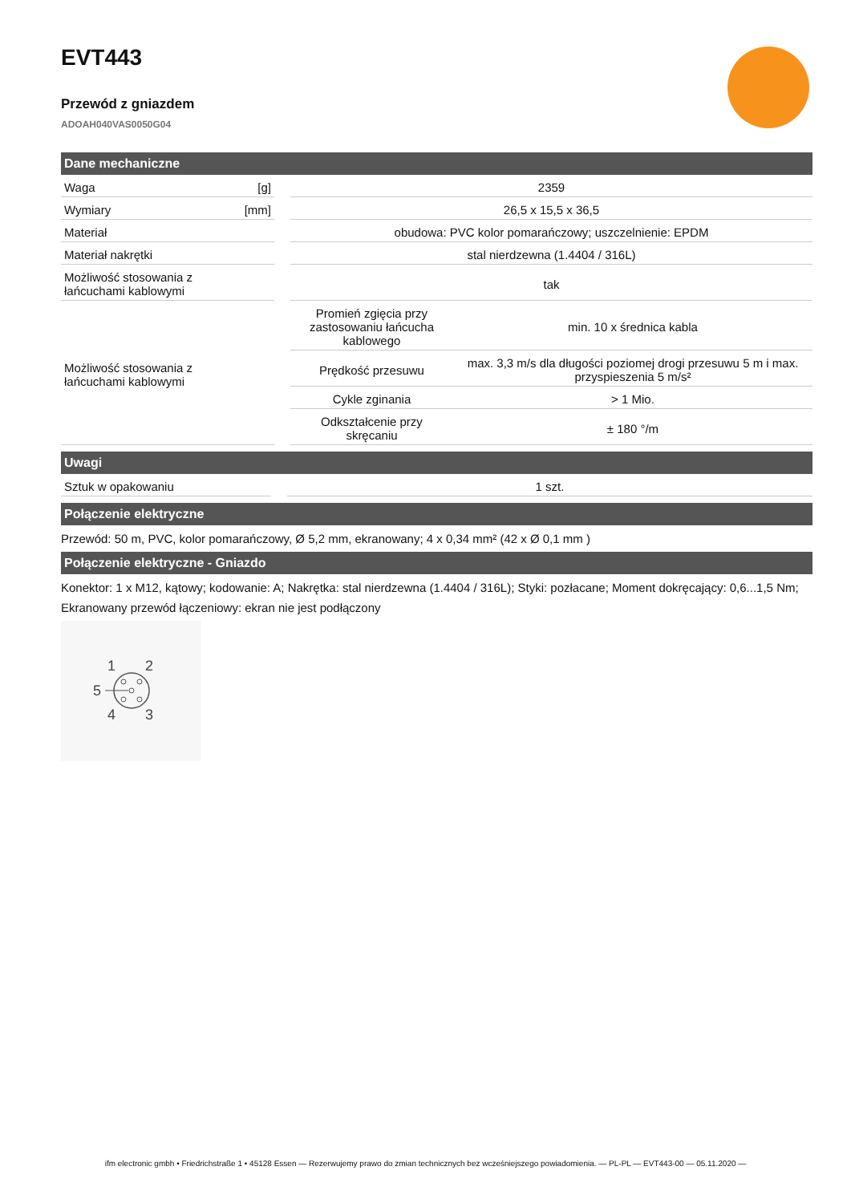EVT443
Przewód z gniazdem
ADOAH040VAS0050G04
Dane mechaniczne
| Waga | [g] | | 2359 | |
| Wymiary | [mm] | | 26,5 x 15,5 x 36,5 | |
| Materiał | | | obudowa: PVC kolor pomarańczowy; uszczelnienie: EPDM | |
| Materiał nakrętki | | | stal nierdzewna (1.4404 / 316L) | |
| Możliwość stosowania z łańcuchami kablowymi | | | tak | |
| Możliwość stosowania z łańcuchami kablowymi | | | Promień zgięcia przy zastosowaniu łańcucha kablowego | min. 10 x średnica kabla |
| | | | Prędkość przesuwu | max. 3,3 m/s dla długości poziomej drogi przesuwu 5 m i max. przyspieszenia 5 m/s² |
| | | | Cykle zginania | > 1 Mio. |
| | | | Odkształcenie przy skręcaniu | ± 180 °/m |
Uwagi
| Sztuk w opakowaniu | | 1 szt. |
Połączenie elektryczne
Przewód: 50 m, PVC, kolor pomarańczowy, Ø 5,2 mm, ekranowany; 4 x 0,34 mm² (42 x Ø 0,1 mm )
Połączenie elektryczne - Gniazdo
Konektor: 1 x M12, kątowy; kodowanie: A; Nakrętka: stal nierdzewna (1.4404 / 316L); Styki: pozłacane; Moment dokręcający: 0,6...1,5 Nm; Ekranowany przewód łączeniowy: ekran nie jest podłączony
1
2
5
4
3
ifm electronic gmbh • Friedrichstraße 1 • 45128 Essen — Rezerwujemy prawo do zmian technicznych bez wcześniejszego powiadomienia. — PL-PL — EVT443-00 — 05.11.2020 —